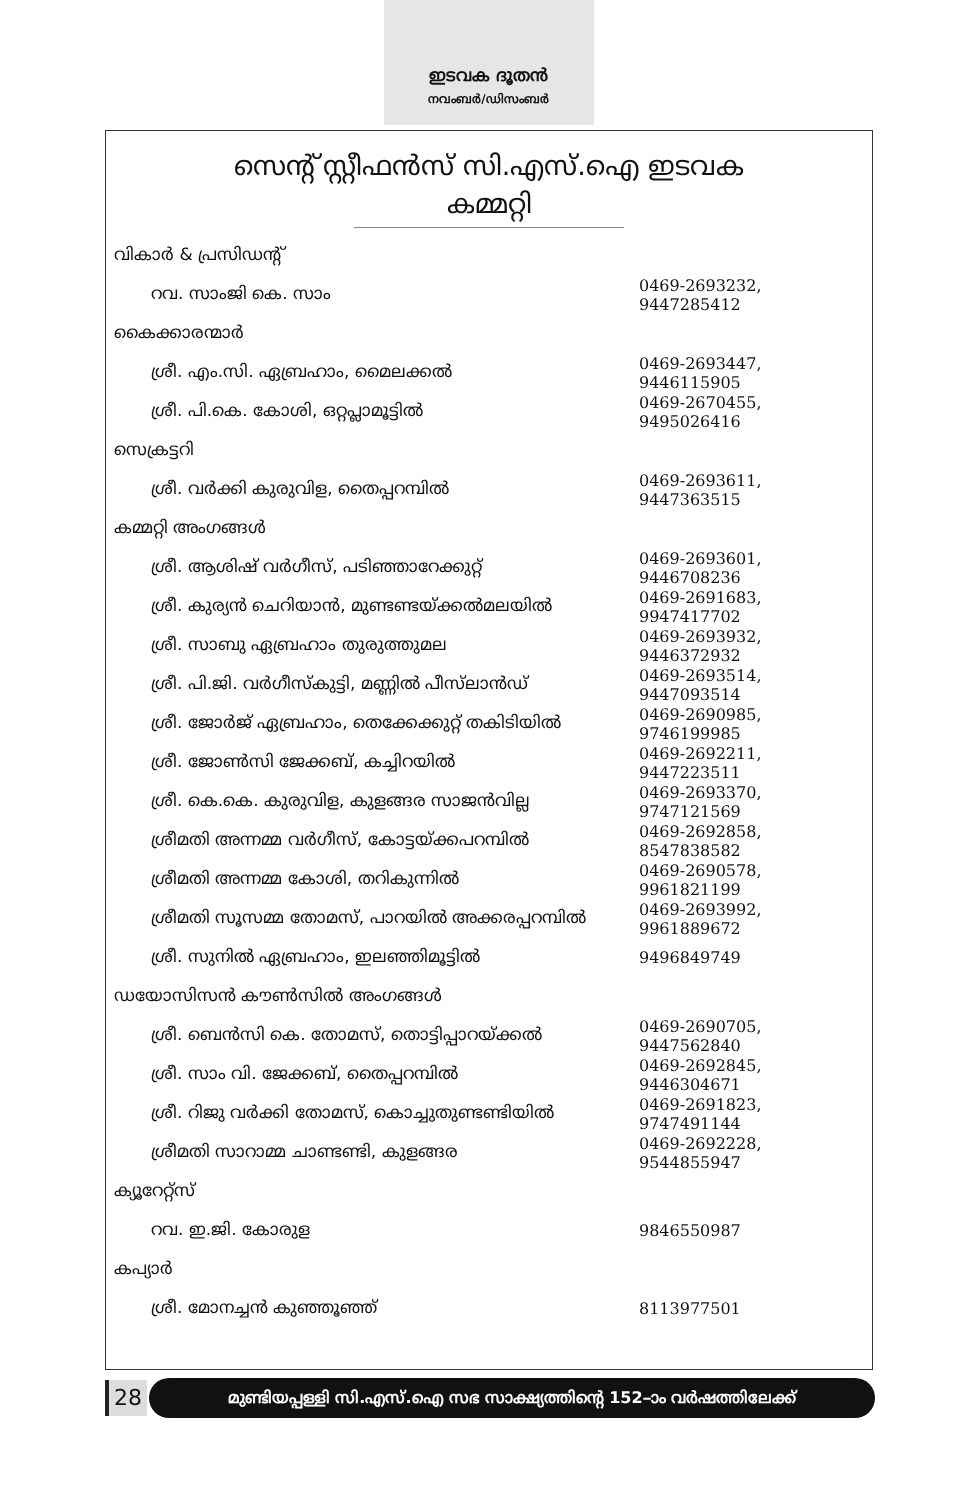ഇടവക ദൂതൻ
നവംബർ/ഡിസംബർ
സെന്റ് സ്റ്റീഫൻസ് സി.എസ്.ഐ ഇടവക
കമ്മറ്റി
| വികാർ & പ്രസിഡന്റ് | |
| റവ. സാംജി കെ. സാം | 0469-2693232, 9447285412 |
| കൈക്കാരന്മാർ | |
| ശ്രീ. എം.സി. ഏബ്രഹാം, മൈലക്കൽ | 0469-2693447, 9446115905 |
| ശ്രീ. പി.കെ. കോശി, ഒറ്റപ്ലാമൂട്ടിൽ | 0469-2670455, 9495026416 |
| സെക്രട്ടറി | |
| ശ്രീ. വർക്കി കുരുവിള, തൈപ്പറമ്പിൽ | 0469-2693611, 9447363515 |
| കമ്മറ്റി അംഗങ്ങൾ | |
| ശ്രീ. ആശിഷ് വർഗീസ്, പടിഞ്ഞാറേക്കുറ്റ് | 0469-2693601, 9446708236 |
| ശ്രീ. കുര്യൻ ചെറിയാൻ, മുണ്ടണ്ടയ്ക്കൽമലയിൽ | 0469-2691683, 9947417702 |
| ശ്രീ. സാബു ഏബ്രഹാം തുരുത്തുമല | 0469-2693932, 9446372932 |
| ശ്രീ. പി.ജി. വർഗീസ്കുട്ടി, മണ്ണിൽ പീസ്‌ലാൻഡ് | 0469-2693514, 9447093514 |
| ശ്രീ. ജോർജ് ഏബ്രഹാം, തെക്കേക്കുറ്റ് തകിടിയിൽ | 0469-2690985, 9746199985 |
| ശ്രീ. ജോൺസി ജേക്കബ്, കച്ചിറയിൽ | 0469-2692211, 9447223511 |
| ശ്രീ. കെ.കെ. കുരുവിള, കുളങ്ങര സാജൻവില്ല | 0469-2693370, 9747121569 |
| ശ്രീമതി അന്നമ്മ വർഗീസ്, കോട്ടയ്ക്കപറമ്പിൽ | 0469-2692858, 8547838582 |
| ശ്രീമതി അന്നമ്മ കോശി, തറികുന്നിൽ | 0469-2690578, 9961821199 |
| ശ്രീമതി സൂസമ്മ തോമസ്, പാറയിൽ അക്കരപ്പറമ്പിൽ | 0469-2693992, 9961889672 |
| ശ്രീ. സുനിൽ ഏബ്രഹാം, ഇലഞ്ഞിമൂട്ടിൽ | 9496849749 |
| ഡയോസിസൻ കൗൺസിൽ അംഗങ്ങൾ | |
| ശ്രീ. ബെൻസി കെ. തോമസ്, തൊട്ടിപ്പാറയ്ക്കൽ | 0469-2690705, 9447562840 |
| ശ്രീ. സാം വി. ജേക്കബ്, തൈപ്പറമ്പിൽ | 0469-2692845, 9446304671 |
| ശ്രീ. റിജു വർക്കി തോമസ്, കൊച്ചുതുണ്ടണ്ടിയിൽ | 0469-2691823, 9747491144 |
| ശ്രീമതി സാറാമ്മ ചാണ്ടണ്ടി, കുളങ്ങര | 0469-2692228, 9544855947 |
| ക്യൂറേറ്റ്സ് | |
| റവ. ഇ.ജി. കോരുള | 9846550987 |
| കപ്യാർ | |
| ശ്രീ. മോനച്ചൻ കുഞ്ഞൂഞ്ഞ് | 8113977501 |
28
മുണ്ടിയപ്പള്ളി സി.എസ്.ഐ സഭ സാക്ഷ്യത്തിന്റെ 152–ാം വർഷത്തിലേക്ക്